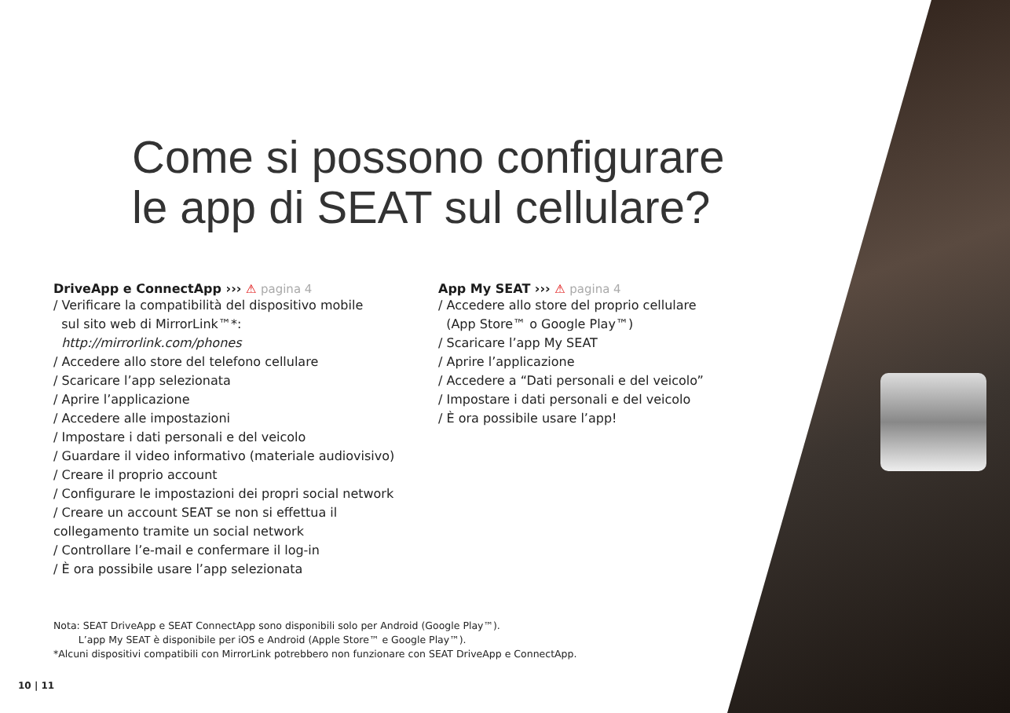Come si possono configurare
le app di SEAT sul cellulare?
DriveApp e ConnectApp ››› ⚠ pagina 4
/ Verificare la compatibilità del dispositivo mobile
sul sito web di MirrorLink™*:
http://mirrorlink.com/phones
/ Accedere allo store del telefono cellulare
/ Scaricare l’app selezionata
/ Aprire l’applicazione
/ Accedere alle impostazioni
/ Impostare i dati personali e del veicolo
/ Guardare il video informativo (materiale audiovisivo)
/ Creare il proprio account
/ Configurare le impostazioni dei propri social network
/ Creare un account SEAT se non si effettua il
collegamento tramite un social network
/ Controllare l’e-mail e confermare il log-in
/ È ora possibile usare l’app selezionata
App My SEAT ››› ⚠ pagina 4
/ Accedere allo store del proprio cellulare
(App Store™ o Google Play™)
/ Scaricare l’app My SEAT
/ Aprire l’applicazione
/ Accedere a “Dati personali e del veicolo”
/ Impostare i dati personali e del veicolo
/ È ora possibile usare l’app!
Nota: SEAT DriveApp e SEAT ConnectApp sono disponibili solo per Android (Google Play™).
L’app My SEAT è disponibile per iOS e Android (Apple Store™ e Google Play™).
*Alcuni dispositivi compatibili con MirrorLink potrebbero non funzionare con SEAT DriveApp e ConnectApp.
10 | 11